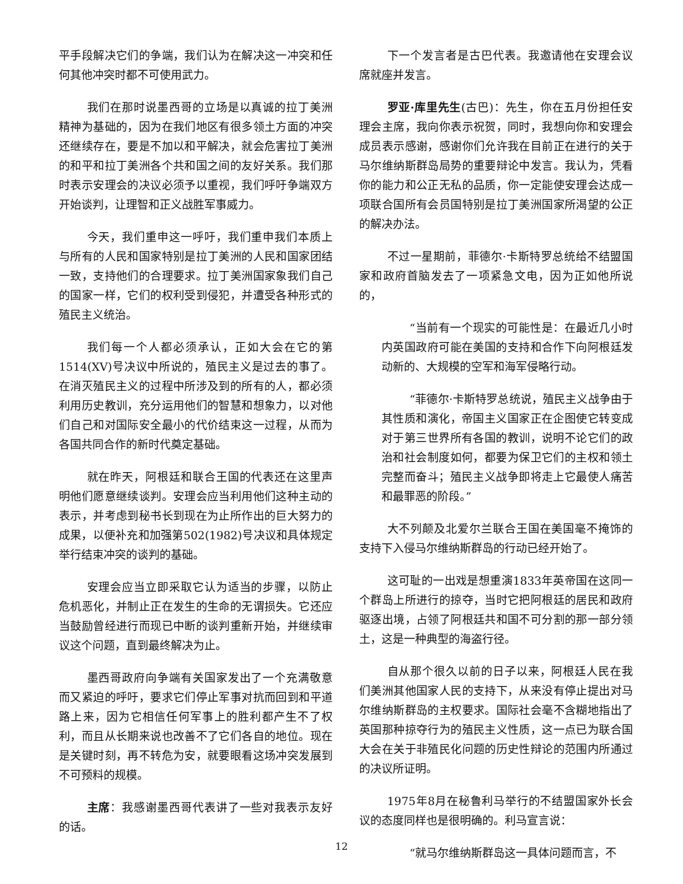平手段解决它们的争端，我们认为在解决这一冲突和任何其他冲突时都不可使用武力。
我们在那时说墨西哥的立场是以真诚的拉丁美洲精神为基础的，因为在我们地区有很多领土方面的冲突还继续存在，要是不加以和平解决，就会危害拉丁美洲的和平和拉丁美洲各个共和国之间的友好关系。我们那时表示安理会的决议必须予以重视，我们呼吁争端双方开始谈判，让理智和正义战胜军事威力。
今天，我们重申这一呼吁，我们重申我们本质上与所有的人民和国家特别是拉丁美洲的人民和国家团结一致，支持他们的合理要求。拉丁美洲国家象我们自己的国家一样，它们的权利受到侵犯，并遭受各种形式的殖民主义统治。
我们每一个人都必须承认，正如大会在它的第1514(XV)号决议中所说的，殖民主义是过去的事了。在消灭殖民主义的过程中所涉及到的所有的人，都必须利用历史教训，充分运用他们的智慧和想象力，以对他们自己和对国际安全最小的代价结束这一过程，从而为各国共同合作的新时代奠定基础。
就在昨天，阿根廷和联合王国的代表还在这里声明他们愿意继续谈判。安理会应当利用他们这种主动的表示，并考虑到秘书长到现在为止所作出的巨大努力的成果，以便补充和加强第502(1982)号决议和具体规定举行结束冲突的谈判的基础。
安理会应当立即采取它认为适当的步骤，以防止危机恶化，并制止正在发生的生命的无谓损失。它还应当鼓励曾经进行而现已中断的谈判重新开始，并继续审议这个问题，直到最终解决为止。
墨西哥政府向争端有关国家发出了一个充满敬意而又紧迫的呼吁，要求它们停止军事对抗而回到和平道路上来，因为它相信任何军事上的胜利都产生不了权利，而且从长期来说也改善不了它们各自的地位。现在是关键时刻，再不转危为安，就要眼看这场冲突发展到不可预料的规模。
主席：我感谢墨西哥代表讲了一些对我表示友好的话。
下一个发言者是古巴代表。我邀请他在安理会议席就座并发言。
罗亚·库里先生(古巴)：先生，你在五月份担任安理会主席，我向你表示祝贺，同时，我想向你和安理会成员表示感谢，感谢你们允许我在目前正在进行的关于马尔维纳斯群岛局势的重要辩论中发言。我认为，凭看你的能力和公正无私的品质，你一定能使安理会达成一项联合国所有会员国特别是拉丁美洲国家所渴望的公正的解决办法。
不过一星期前，菲德尔·卡斯特罗总统给不结盟国家和政府首脑发去了一项紧急文电，因为正如他所说的，
“当前有一个现实的可能性是：在最近几小时内英国政府可能在美国的支持和合作下向阿根廷发动新的、大规模的空军和海军侵略行动。
“菲德尔·卡斯特罗总统说，殖民主义战争由于其性质和演化，帝国主义国家正在企图使它转变成对于第三世界所有各国的教训，说明不论它们的政治和社会制度如何，都要为保卫它们的主权和领土完整而奋斗；殖民主义战争即将走上它最使人痛苦和最罪恶的阶段。”
大不列颠及北爱尔兰联合王国在美国毫不掩饰的支持下入侵马尔维纳斯群岛的行动已经开始了。
这可耻的一出戏是想重演1833年英帝国在这同一个群岛上所进行的掠夺，当时它把阿根廷的居民和政府驱逐出境，占领了阿根廷共和国不可分割的那一部分领土，这是一种典型的海盗行径。
自从那个很久以前的日子以来，阿根廷人民在我们美洲其他国家人民的支持下，从来没有停止提出对马尔维纳斯群岛的主权要求。国际社会毫不含糊地指出了英国那种掠夺行为的殖民主义性质，这一点已为联合国大会在关于非殖民化问题的历史性辩论的范围内所通过的决议所证明。
1975年8月在秘鲁利马举行的不结盟国家外长会议的态度同样也是很明确的。利马宣言说：
“就马尔维纳斯群岛这一具体问题而言，不
12